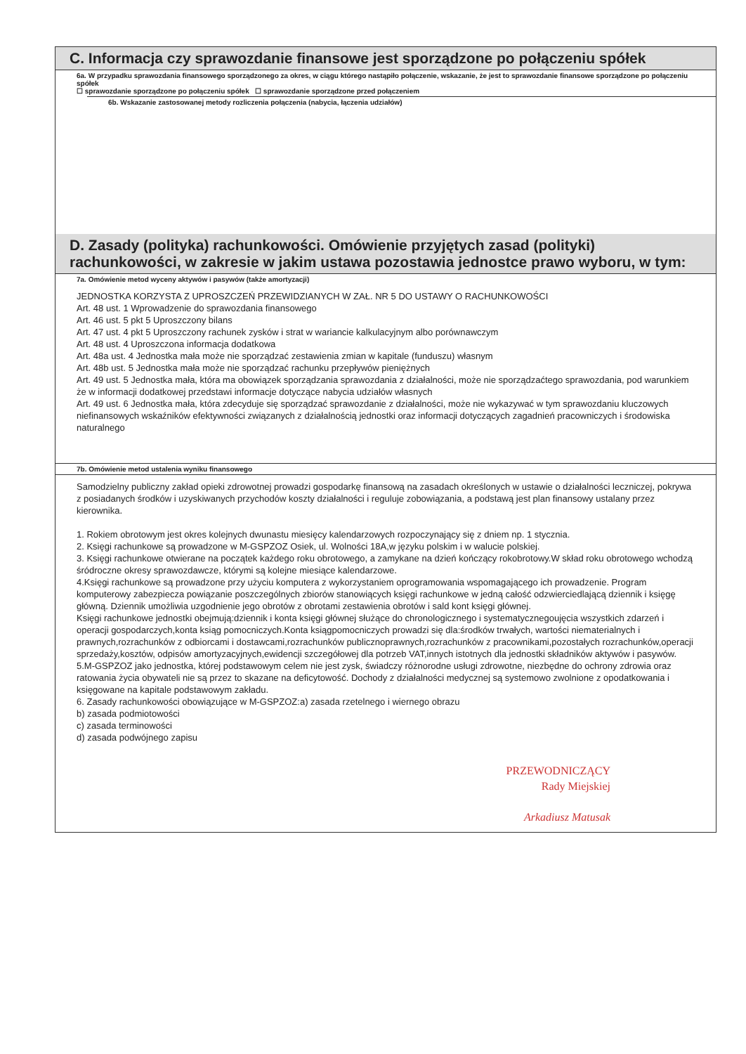C. Informacja czy sprawozdanie finansowe jest sporządzone po połączeniu spółek
6a. W przypadku sprawozdania finansowego sporządzonego za okres, w ciągu którego nastąpiło połączenie, wskazanie, że jest to sprawozdanie finansowe sporządzone po połączeniu spółek
☐ sprawozdanie sporządzone po połączeniu spółek ☐ sprawozdanie sporządzone przed połączeniem
6b. Wskazanie zastosowanej metody rozliczenia połączenia (nabycia, łączenia udziałów)
D. Zasady (polityka) rachunkowości. Omówienie przyjętych zasad (polityki) rachunkowości, w zakresie w jakim ustawa pozostawia jednostce prawo wyboru, w tym:
7a. Omówienie metod wyceny aktywów i pasywów (także amortyzacji)
JEDNOSTKA KORZYSTA Z UPROSZCZEŃ PRZEWIDZIANYCH W ZAŁ. NR 5 DO USTAWY O RACHUNKOWOŚCI
Art. 48 ust. 1 Wprowadzenie do sprawozdania finansowego
Art. 46 ust. 5 pkt 5 Uproszczony bilans
Art. 47 ust. 4 pkt 5 Uproszczony rachunek zysków i strat w wariancie kalkulacyjnym albo porównawczym
Art. 48 ust. 4 Uproszczona informacja dodatkowa
Art. 48a ust. 4 Jednostka mała może nie sporządzać zestawienia zmian w kapitale (funduszu) własnym
Art. 48b ust. 5 Jednostka mała może nie sporządzać rachunku przepływów pieniężnych
Art. 49 ust. 5 Jednostka mała, która ma obowiązek sporządzania sprawozdania z działalności, może nie sporządzaćtego sprawozdania, pod warunkiem że w informacji dodatkowej przedstawi informacje dotyczące nabycia udziałów własnych
Art. 49 ust. 6 Jednostka mała, która zdecyduje się sporządzać sprawozdanie z działalności, może nie wykazywać w tym sprawozdaniu kluczowych niefinansowych wskaźników efektywności związanych z działalnością jednostki oraz informacji dotyczących zagadnień pracowniczych i środowiska naturalnego
7b. Omówienie metod ustalenia wyniku finansowego
Samodzielny publiczny zakład opieki zdrowotnej prowadzi gospodarkę finansową na zasadach określonych w ustawie o działalności leczniczej, pokrywa z posiadanych środków i uzyskiwanych przychodów koszty działalności i reguluje zobowiązania, a podstawą jest plan finansowy ustalany przez kierownika.
1. Rokiem obrotowym jest okres kolejnych dwunastu miesięcy kalendarzowych rozpoczynający się z dniem np. 1 stycznia.
2. Księgi rachunkowe są prowadzone w M-GSPZOZ Osiek, ul. Wolności 18A,w języku polskim i w walucie polskiej.
3. Księgi rachunkowe otwierane na początek każdego roku obrotowego, a zamykane na dzień kończący rokobrotowy.W skład roku obrotowego wchodzą śródroczne okresy sprawozdawcze, którymi są kolejne miesiące kalendarzowe.
4.Księgi rachunkowe są prowadzone przy użyciu komputera z wykorzystaniem oprogramowania wspomagającego ich prowadzenie. Program komputerowy zabezpiecza powiązanie poszczególnych zbiorów stanowiących księgi rachunkowe w jedną całość odzwierciedlającą dziennik i księgę główną. Dziennik umożliwia uzgodnienie jego obrotów z obrotami zestawienia obrotów i sald kont księgi głównej.
Księgi rachunkowe jednostki obejmują:dziennik i konta księgi głównej służące do chronologicznego i systematycznegoujęcia wszystkich zdarzeń i operacji gospodarczych,konta ksiąg pomocniczych.Konta ksiągpomocniczych prowadzi się dla:środków trwałych, wartości niematerialnych i prawnych,rozrachunków z odbiorcami i dostawcami,rozrachunków publicznoprawnych,rozrachunków z pracownikami,pozostałych rozrachunków,operacji sprzedaży,kosztów, odpisów amortyzacyjnych,ewidencji szczegółowej dla potrzeb VAT,innych istotnych dla jednostki składników aktywów i pasywów.
5.M-GSPZOZ jako jednostka, której podstawowym celem nie jest zysk, świadczy różnorodne usługi zdrowotne, niezbędne do ochrony zdrowia oraz ratowania życia obywateli nie są przez to skazane na deficytowość. Dochody z działalności medycznej są systemowo zwolnione z opodatkowania i księgowane na kapitale podstawowym zakładu.
6. Zasady rachunkowości obowiązujące w M-GSPZOZ:a) zasada rzetelnego i wiernego obrazu
b) zasada podmiotowości
c) zasada terminowości
d) zasada podwójnego zapisu
PRZEWODNICZĄCY
Rady Miejskiej
Arkadiusz Matusak